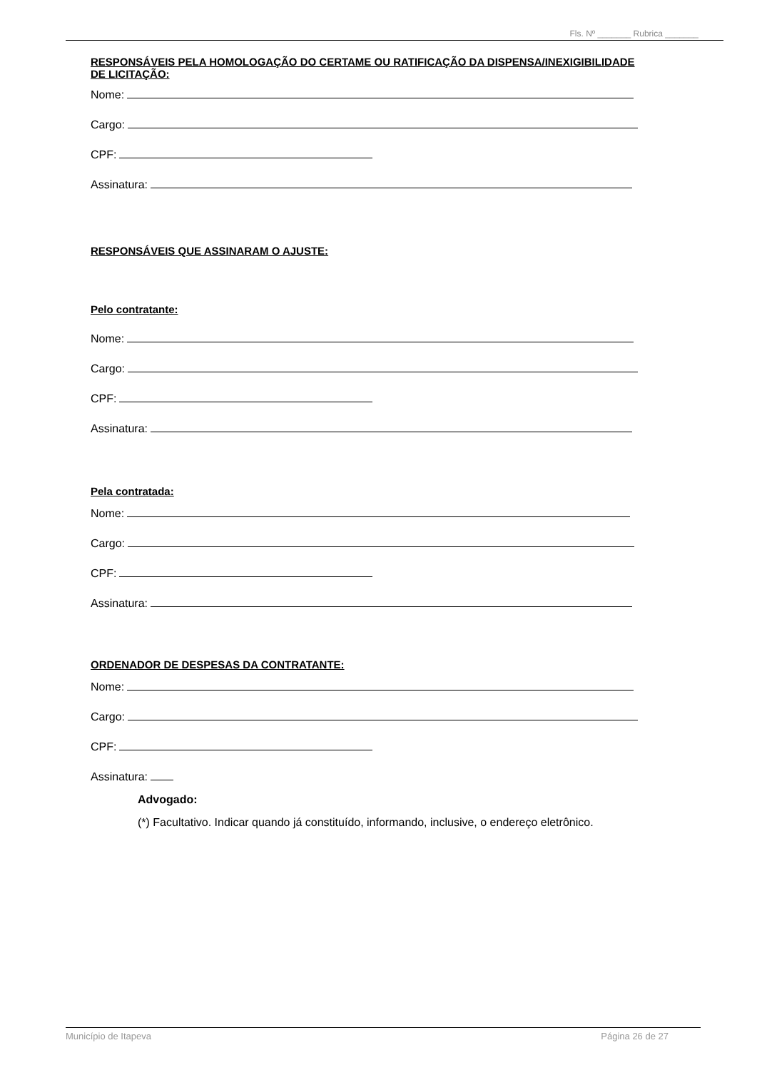Fls. Nº _______ Rubrica _______
RESPONSÁVEIS PELA HOMOLOGAÇÃO DO CERTAME OU RATIFICAÇÃO DA DISPENSA/INEXIGIBILIDADE DE LICITAÇÃO:
Nome:
Cargo:
CPF:
Assinatura:
RESPONSÁVEIS QUE ASSINARAM O AJUSTE:
Pelo contratante:
Nome:
Cargo:
CPF:
Assinatura:
Pela contratada:
Nome:
Cargo:
CPF:
Assinatura:
ORDENADOR DE DESPESAS DA CONTRATANTE:
Nome:
Cargo:
CPF:
Assinatura:
Advogado:
(*) Facultativo. Indicar quando já constituído, informando, inclusive, o endereço eletrônico.
Município de Itapeva Página 26 de 27